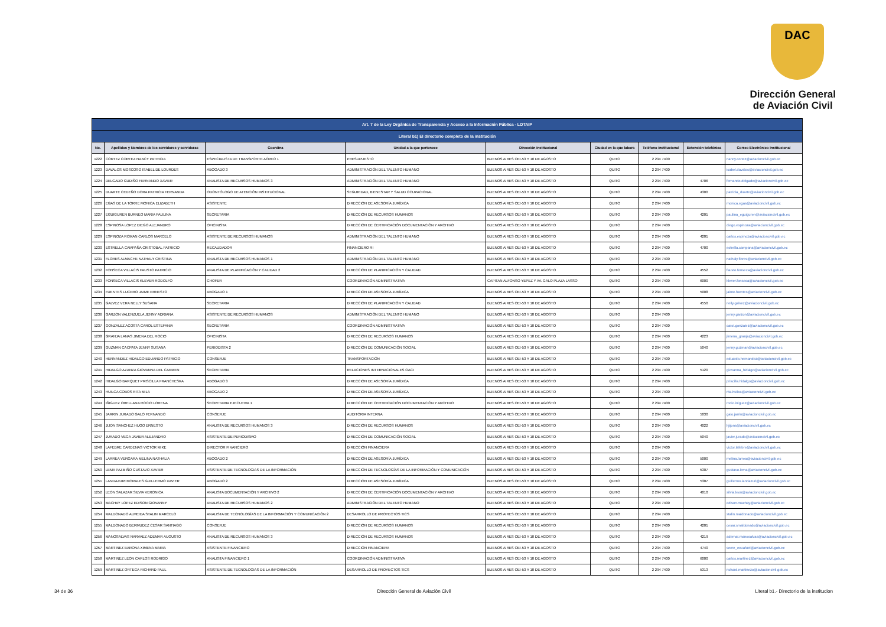DAC
Dirección General
de Aviación Civil
| Art. 7 de la Ley Orgánica de Transparencia y Acceso a la Información Pública - LOTAIP | | | | | | | | |
| Literal b1) El directorio completo de la institución | | | | | | | | |
| No. | Apellidos y Nombres de los servidores y servidoras | Coordina | Unidad a la que pertenece | Dirección institucional | Ciudad en la que labora | Teléfono institucional | Extensión telefónica | Correo Electrónico institucional |
| 1222 | CORTEZ CORTEZ NANCY PATRICIA | ESPECIALISTA DE TRANSPORTE AÉREO 1 | PRESUPUESTO | BUENOS AIRES OEI-53 Y 10 DE AGOSTO | QUITO | 2 294 7400 | | nancy.cortez@aviacioncivil.gob.ec |
| 1223 | DAVALOS MOSCOSO ISABEL DE LOURDES | ABOGADO 3 | ADMINISTRACIÓN DEL TALENTO HUMANO | BUENOS AIRES OEI-53 Y 10 DE AGOSTO | QUITO | 2 294 7400 | | isabel.davalos@aviacioncivil.gob.ec |
| 1224 | DELGADO GUDIÑO FERNANDO XAVIER | ANALISTA DE RECURSOS HUMANOS 3 | ADMINISTRACIÓN DEL TALENTO HUMANO | BUENOS AIRES OEI-53 Y 10 DE AGOSTO | QUITO | 2 294 7400 | 4706 | fernando.delgado@aviacioncivil.gob.ec |
| 1225 | DUARTE CEDEÑO DORA PATRICIA FERNANDA | ODONTÓLOGO DE ATENCIÓN INSTITUCIONAL | SEGURIDAD, BIENESTAR Y SALUD OCUPACIONAL | BUENOS AIRES OEI-53 Y 10 DE AGOSTO | QUITO | 2 294 7400 | 4300 | patricia_duarte@aviacioncivil.gob.ec |
| 1226 | EGAS DE LA TORRE MONICA ELIZABETH | ASISTENTE | DIRECCIÓN DE ASESORÍA JURÍDICA | BUENOS AIRES OEI-53 Y 10 DE AGOSTO | QUITO | 2 294 7400 | | monica.egas@aviacioncivil.gob.ec |
| 1227 | EGUIGUREN BURNEO MARIA PAULINA | SECRETARIA | DIRECCIÓN DE RECURSOS HUMANOS | BUENOS AIRES OEI-53 Y 10 DE AGOSTO | QUITO | 2 294 7400 | 4201 | paulina_eguiguren@aviacioncivil.gob.ec |
| 1228 | ESPINOSA LOPEZ DIEGO ALEJANDRO | OFICINISTA | DIRECCIÓN DE CERTIFICACIÓN DOCUMENTACIÓN Y ARCHIVO | BUENOS AIRES OEI-53 Y 10 DE AGOSTO | QUITO | 2 294 7400 | | diego.espinoza@aviacioncivil.gob.ec |
| 1229 | ESPINOZA ROMAN CARLOS MARCELO | ASISTENTE DE RECURSOS HUMANOS | ADMINISTRACIÓN DEL TALENTO HUMANO | BUENOS AIRES OEI-53 Y 10 DE AGOSTO | QUITO | 2 294 7400 | 4201 | carlos.espinoza@aviacioncivil.gob.ec |
| 1230 | ESTRELLA CAMPAÑA CRISTOBAL PATRICIO | RECAUDADOR | FINANCIERO RI | BUENOS AIRES OEI-53 Y 10 DE AGOSTO | QUITO | 2 294 7400 | 4700 | estrella.campana@aviacioncivil.gob.ec |
| 1231 | FLORES ALMACHE NATHALY CRISTINA | ANALISTA DE RECURSOS HUMANOS 1 | ADMINISTRACIÓN DEL TALENTO HUMANO | BUENOS AIRES OEI-53 Y 10 DE AGOSTO | QUITO | 2 294 7400 | | nathaly.flores@aviacioncivil.gob.ec |
| 1232 | FONSECA VILLACIS FAUSTO PATRICIO | ANALISTA DE PLANIFICACIÓN Y CALIDAD 2 | DIRECCIÓN DE PLANIFICACIÓN Y CALIDAD | BUENOS AIRES OEI-53 Y 10 DE AGOSTO | QUITO | 2 294 7400 | 4552 | fausto.fonseca@aviacioncivil.gob.ec |
| 1233 | FONSECA VILLACIS KLEVER RODOLFO | CHOFER | COORDINACIÓN ADMINISTRATIVA | CAPITAN ALFONSO YEPEZ Y AV. GALO PLAZA LASSO | QUITO | 2 294 7400 | 6000 | klever.fonseca@aviacioncivil.gob.ec |
| 1234 | FUENTES LUCERO JAIME ERNESTO | ABOGADO 1 | DIRECCIÓN DE ASESORÍA JURÍDICA | BUENOS AIRES OEI-53 Y 10 DE AGOSTO | QUITO | 2 294 7400 | 5008 | jaime.fuentes@aviacioncivil.gob.ec |
| 1235 | GALVEZ VERA NELLY SUSANA | SECRETARIA | DIRECCIÓN DE PLANIFICACIÓN Y CALIDAD | BUENOS AIRES OEI-53 Y 10 DE AGOSTO | QUITO | 2 294 7400 | 4550 | nelly.galvez@aviacioncivil.gob.ec |
| 1236 | GARZON VALENZUELA JENNY ADRIANA | ASISTENTE DE RECURSOS HUMANOS | ADMINISTRACIÓN DEL TALENTO HUMANO | BUENOS AIRES OEI-53 Y 10 DE AGOSTO | QUITO | 2 294 7400 | | jenny.garzon@aviacioncivil.gob.ec |
| 1237 | GONZALEZ ACOSTA CAROL ESTEFANIA | SECRETARIA | COORDINACIÓN ADMINISTRATIVA | BUENOS AIRES OEI-53 Y 10 DE AGOSTO | QUITO | 2 294 7400 | | carol.gonzalez@aviacioncivil.gob.ec |
| 1238 | GRANJA LANAS JIMENA DEL ROCIO | OFICINISTA | DIRECCIÓN DE RECURSOS HUMANOS | BUENOS AIRES OEI-53 Y 10 DE AGOSTO | QUITO | 2 294 7400 | 4223 | jimena_granja@aviacioncivil.gob.ec |
| 1239 | GUZMAN CACPATA JENNY SUSANA | PERIODISTA 2 | DIRECCIÓN DE COMUNICACIÓN SOCIAL | BUENOS AIRES OEI-53 Y 10 DE AGOSTO | QUITO | 2 294 7400 | 5040 | jenny.guzman@aviacioncivil.gob.ec |
| 1240 | HERNANDEZ HIDALGO EDUARDO PATRICIO | CONSERJE | TRANSPORTACIÓN | BUENOS AIRES OEI-53 Y 10 DE AGOSTO | QUITO | 2 294 7400 | | eduardo.hernandez@aviacioncivil.gob.ec |
| 1241 | HIDALGO AZANZA GIOVANNA DEL CARMEN | SECRETARIA | RELACIONES INTERNACIONALES OACI | BUENOS AIRES OEI-53 Y 10 DE AGOSTO | QUITO | 2 294 7400 | 5120 | giovanna_hidalgo@aviacioncivil.gob.ec |
| 1242 | HIDALGO BARQUET PRISCILLA FRANCHESKA | ABOGADO 3 | DIRECCIÓN DE ASESORÍA JURÍDICA | BUENOS AIRES OEI-53 Y 10 DE AGOSTO | QUITO | 2 294 7400 | | priscilla.hidalgo@aviacioncivil.gob.ec |
| 1243 | HUILCA COBOS RITA MILA | ABOGADO 2 | DIRECCIÓN DE ASESORÍA JURÍDICA | BUENOS AIRES OEI-53 Y 10 DE AGOSTO | QUITO | 2 294 7400 | | rita.huilca@aviacioncivil.gob.ec |
| 1244 | IÑIGUEZ ORELLANA ROCIO LORENA | SECRETARIA EJECUTIVA 1 | DIRECCIÓN DE CERTIFICACIÓN DOCUMENTACIÓN Y ARCHIVO | BUENOS AIRES OEI-53 Y 10 DE AGOSTO | QUITO | 2 294 7400 | | rocio.iniguez@aviacioncivil.gob.ec |
| 1245 | JARRIN JURADO GALO FERNANDO | CONSERJE | AUDITORIA INTERNA | BUENOS AIRES OEI-53 Y 10 DE AGOSTO | QUITO | 2 294 7400 | 5030 | galo.jarrin@aviacioncivil.gob.ec |
| 1246 | JIJON SANCHEZ HUGO ERNESTO | ANALISTA DE RECURSOS HUMANOS 3 | DIRECCIÓN DE RECURSOS HUMANOS | BUENOS AIRES OEI-53 Y 10 DE AGOSTO | QUITO | 2 294 7400 | 4022 | hjijons@aviacioncivil.gob.ec |
| 1247 | JURADO VEGA JAVIER ALEJANDRO | ASISTENTE DE PERIODISMO | DIRECCIÓN DE COMUNICACIÓN SOCIAL | BUENOS AIRES OEI-53 Y 10 DE AGOSTO | QUITO | 2 294 7400 | 5040 | javier.jurado@aviacioncivil.gob.ec |
| 1248 | LAFEBRE CARDENAS VICTOR MIKE | DIRECTOR FINANCIERO | DIRECCIÓN FINANCIERA | BUENOS AIRES OEI-53 Y 10 DE AGOSTO | QUITO | 2 294 7400 | | victor.lafebre@aviacioncivil.gob.ec |
| 1249 | LARREA VERGARA MELINA NATHALIA | ABOGADO 2 | DIRECCIÓN DE ASESORÍA JURÍDICA | BUENOS AIRES OEI-53 Y 10 DE AGOSTO | QUITO | 2 294 7400 | 5000 | melina.larrea@aviacioncivil.gob.ec |
| 1250 | LEMA PAZMIÑO GUSTAVO XAVIER | ASISTENTE DE TECNOLOGIAS DE LA INFORMACIÓN | DIRECCIÓN DE TECNOLOGÍAS DE LA INFORMACIÓN Y COMUNICACIÓN | BUENOS AIRES OEI-53 Y 10 DE AGOSTO | QUITO | 2 294 7400 | 5307 | gustavo.lema@aviacioncivil.gob.ec |
| 1251 | LANDAZURI MORALES GUILLERMO XAVIER | ABOGADO 2 | DIRECCIÓN DE ASESORÍA JURÍDICA | BUENOS AIRES OEI-53 Y 10 DE AGOSTO | QUITO | 2 294 7400 | 5307 | guillermo.landazuri@aviacioncivil.gob.ec |
| 1252 | LEON SALAZAR SILVIA VERONICA | ANALISTA DOCUMENTACIÓN Y ARCHIVO 2 | DIRECCIÓN DE CERTIFICACIÓN DOCUMENTACIÓN Y ARCHIVO | BUENOS AIRES OEI-53 Y 10 DE AGOSTO | QUITO | 2 294 7400 | 4010 | silvia.leon@aviacioncivil.gob.ec |
| 1253 | MACHAY LOPEZ EDISON GIOVANNY | ANALISTA DE RECURSOS HUMANOS 2 | ADMINISTRACIÓN DEL TALENTO HUMANO | BUENOS AIRES OEI-53 Y 10 DE AGOSTO | QUITO | 2 294 7400 | | edison.machay@aviacioncivil.gob.ec |
| 1254 | MALDONADO ALMEIDA STALIN MARCELO | ANALISTA DE TECNOLOGÍAS DE LA INFORMACIÓN Y COMUNICACIÓN 2 | DESARROLLO DE PROYECTOS TICS | BUENOS AIRES OEI-53 Y 10 DE AGOSTO | QUITO | 2 294 7400 | | stalin.maldonado@aviacioncivil.gob.ec |
| 1255 | MALDONADO BERMUDEZ CESAR SANTIAGO | CONSERJE | DIRECCIÓN DE RECURSOS HUMANOS | BUENOS AIRES OEI-53 Y 10 DE AGOSTO | QUITO | 2 294 7400 | 4201 | cesar.smaldonado@aviacioncivil.gob.ec |
| 1256 | MANOSALVAS NARVAEZ ADEMAR AUGUSTO | ANALISTA DE RECURSOS HUMANOS 3 | DIRECCIÓN DE RECURSOS HUMANOS | BUENOS AIRES OEI-53 Y 10 DE AGOSTO | QUITO | 2 294 7400 | 4219 | ademar.manosalvas@aviacioncivil.gob.ec |
| 1257 | MARTINEZ BARONA XIMENA MARIA | ASISTENTE FINANCIERO | DIRECCIÓN FINANCIERA | BUENOS AIRES OEI-53 Y 10 DE AGOSTO | QUITO | 2 294 7400 | 4740 | secre_ecuafuel@aviacioncivil.gob.ec |
| 1258 | MARTINEZ LEON CARLOS RODRIGO | ANALISTA FINANCIERO 1 | COORDINACIÓN ADMINISTRATIVA | BUENOS AIRES OEI-53 Y 10 DE AGOSTO | QUITO | 2 294 7400 | 6000 | carlos.martinez@aviacioncivil.gob.ec |
| 1259 | MARTINEZ ORTEGA RICHARD PAUL | ASISTENTE DE TECNOLOGIAS DE LA INFORMACIÓN | DESARROLLO DE PROYECTOS TICS | BUENOS AIRES OEI-53 Y 10 DE AGOSTO | QUITO | 2 294 7400 | 5313 | richard.martinezo@aviacioncivil.gob.ec |
34 de 36 Dirección General de Aviación Civil Literal b1.- Directorio de la institucion